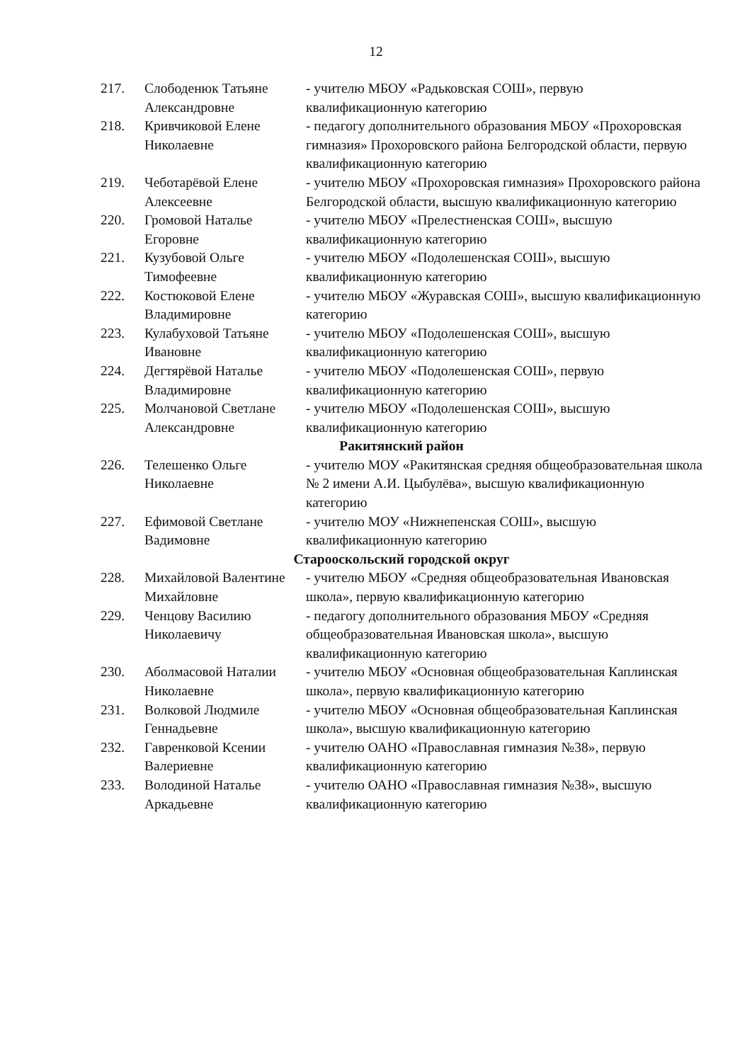12
| 217. | Слободенюк Татьяне Александровне | - учителю МБОУ «Радьковская СОШ», первую квалификационную категорию |
| 218. | Кривчиковой Елене Николаевне | - педагогу дополнительного образования МБОУ «Прохоровская гимназия» Прохоровского района Белгородской области, первую квалификационную категорию |
| 219. | Чеботарёвой Елене Алексеевне | - учителю МБОУ «Прохоровская гимназия» Прохоровского района Белгородской области, высшую квалификационную категорию |
| 220. | Громовой Наталье Егоровне | - учителю МБОУ «Прелестненская СОШ», высшую квалификационную категорию |
| 221. | Кузубовой Ольге Тимофеевне | - учителю МБОУ «Подолешенская СОШ», высшую квалификационную категорию |
| 222. | Костюковой Елене Владимировне | - учителю МБОУ «Журавская СОШ», высшую квалификационную категорию |
| 223. | Кулабуховой Татьяне Ивановне | - учителю МБОУ «Подолешенская СОШ», высшую квалификационную категорию |
| 224. | Дегтярёвой Наталье Владимировне | - учителю МБОУ «Подолешенская СОШ», первую квалификационную категорию |
| 225. | Молчановой Светлане Александровне | - учителю МБОУ «Подолешенская СОШ», высшую квалификационную категорию |
| Ракитянский район | | |
| 226. | Телешенко Ольге Николаевне | - учителю МОУ «Ракитянская средняя общеобразовательная школа № 2 имени А.И. Цыбулёва», высшую квалификационную категорию |
| 227. | Ефимовой Светлане Вадимовне | - учителю МОУ «Нижнепенская СОШ», высшую квалификационную категорию |
| Старооскольский городской округ | | |
| 228. | Михайловой Валентине Михайловне | - учителю МБОУ «Средняя общеобразовательная Ивановская школа», первую квалификационную категорию |
| 229. | Ченцову Василию Николаевичу | - педагогу дополнительного образования МБОУ «Средняя общеобразовательная Ивановская школа», высшую квалификационную категорию |
| 230. | Аболмасовой Наталии Николаевне | - учителю МБОУ «Основная общеобразовательная Каплинская школа», первую квалификационную категорию |
| 231. | Волковой Людмиле Геннадьевне | - учителю МБОУ «Основная общеобразовательная Каплинская школа», высшую квалификационную категорию |
| 232. | Гавренковой Ксении Валериевне | - учителю ОАНО «Православная гимназия №38», первую квалификационную категорию |
| 233. | Володиной Наталье Аркадьевне | - учителю ОАНО «Православная гимназия №38», высшую квалификационную категорию |